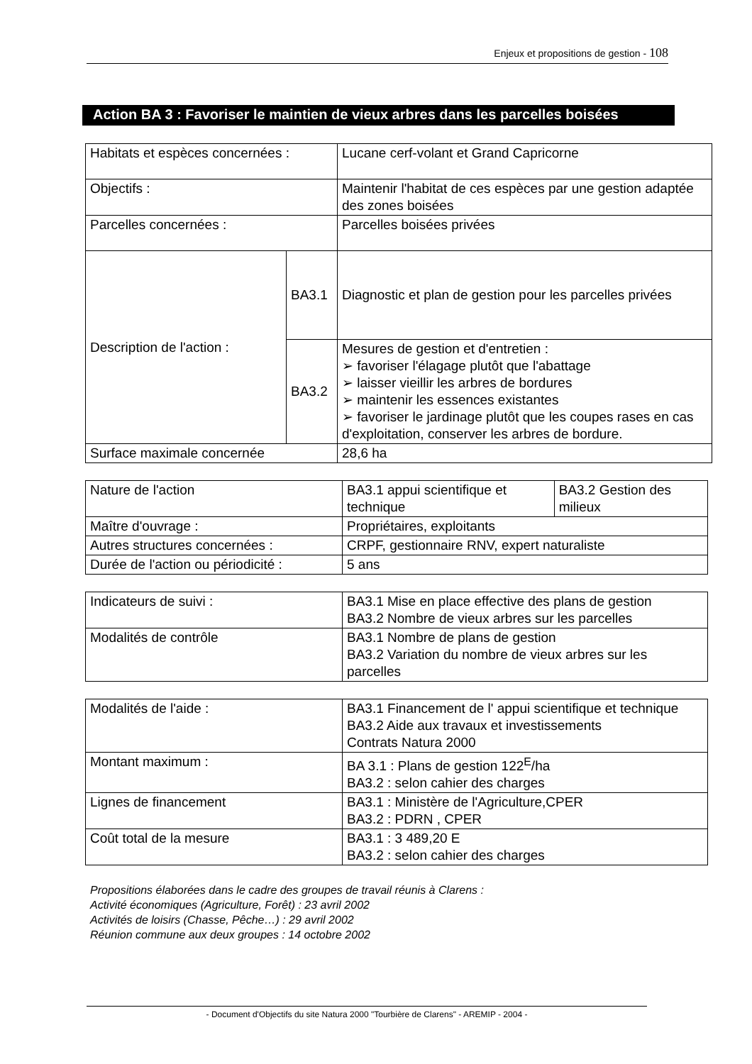Enjeux et propositions de gestion - 108
Action BA 3 : Favoriser le maintien de vieux arbres dans les parcelles boisées
| Habitats et espèces concernées : | | Lucane cerf-volant et Grand Capricorne |
| Objectifs : | | Maintenir l'habitat de ces espèces par une gestion adaptée des zones boisées |
| Parcelles concernées : | | Parcelles boisées privées |
| Description de l'action : | BA3.1 | Diagnostic et plan de gestion pour les parcelles privées |
| | BA3.2 | Mesures de gestion et d'entretien : ➢ favoriser l'élagage plutôt que l'abattage ➢ laisser vieillir les arbres de bordures ➢ maintenir les essences existantes ➢ favoriser le jardinage plutôt que les coupes rases en cas d'exploitation, conserver les arbres de bordure. |
| Surface maximale concernée | | 28,6 ha |
| Nature de l'action | BA3.1 appui scientifique et technique | BA3.2 Gestion des milieux |
| Maître d'ouvrage : | Propriétaires, exploitants | |
| Autres structures concernées : | CRPF, gestionnaire RNV, expert naturaliste | |
| Durée de l'action ou périodicité : | 5 ans | |
| Indicateurs de suivi : | BA3.1 Mise en place effective des plans de gestion BA3.2 Nombre de vieux arbres sur les parcelles |
| Modalités de contrôle | BA3.1 Nombre de plans de gestion BA3.2 Variation du nombre de vieux arbres sur les parcelles |
| Modalités de l'aide : | BA3.1 Financement de l' appui scientifique et technique BA3.2 Aide aux travaux et investissements Contrats Natura 2000 |
| Montant maximum : | BA 3.1 : Plans de gestion 122<sup>E</sup>/ha BA3.2 : selon cahier des charges |
| Lignes de financement | BA3.1 : Ministère de l'Agriculture,CPER BA3.2 : PDRN , CPER |
| Coût total de la mesure | BA3.1 : 3 489,20 E BA3.2 : selon cahier des charges |
Propositions élaborées dans le cadre des groupes de travail réunis à Clarens :
Activité économiques (Agriculture, Forêt) : 23 avril 2002
Activités de loisirs (Chasse, Pêche…) : 29 avril 2002
Réunion commune aux deux groupes : 14 octobre 2002
- Document d'Objectifs du site Natura 2000 "Tourbière de Clarens" - AREMIP - 2004 -